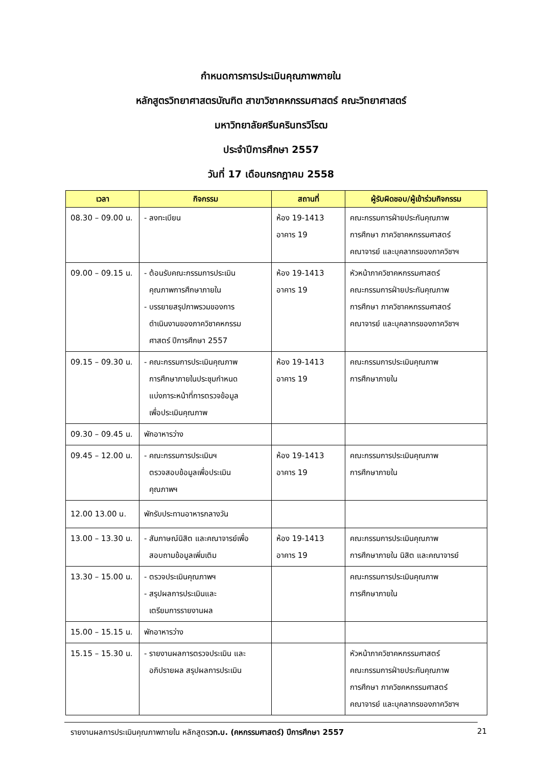กำหนดการการประเมินคุณภาพภายใน
หลักสูตรวิทยาศาสตรบัณฑิต สาขาวิชาคหกรรมศาสตร์ คณะวิทยาศาสตร์
มหาวิทยาลัยศรีนครินทรวิโรฒ
ประจำปีการศึกษา 2557
วันที่ 17 เดือนกรกฎาคม 2558
| เวลา | กิจกรรม | สถานที่ | ผู้รับผิดชอบ/ผู้เข้าร่วมกิจกรรม |
| --- | --- | --- | --- |
| 08.30 – 09.00 น. | - ลงทะเบียน | ห้อง 19-1413 อาคาร 19 | คณะกรรมการฝ่ายประกันคุณภาพ การศึกษา ภาควิชาคหกรรมศาสตร์ คณาจารย์ และบุคลากรของภาควิชาฯ |
| 09.00 – 09.15 น. | - ต้อนรับคณะกรรมการประเมิน คุณภาพการศึกษาภายใน - บรรยายสรุปภาพรวมของการ ดำเนินงานของภาควิชาคหกรรม ศาสตร์ ปีการศึกษา 2557 | ห้อง 19-1413 อาคาร 19 | หัวหน้าภาควิชาคหกรรมศาสตร์ คณะกรรมการฝ่ายประกันคุณภาพ การศึกษา ภาควิชาคหกรรมศาสตร์ คณาจารย์ และบุคลากรของภาควิชาฯ |
| 09.15 – 09.30 น. | - คณะกรรมการประเมินคุณภาพ การศึกษาภายในประชุมกำหนด แบ่งภาระหน้าที่การตรวจข้อมูล เพื่อประเมินคุณภาพ | ห้อง 19-1413 อาคาร 19 | คณะกรรมการประเมินคุณภาพ การศึกษาภายใน |
| 09.30 – 09.45 น. | พักอาหารว่าง | | |
| 09.45 – 12.00 น. | - คณะกรรมการประเมินฯ ตรวจสอบข้อมูลเพื่อประเมิน คุณภาพฯ | ห้อง 19-1413 อาคาร 19 | คณะกรรมการประเมินคุณภาพ การศึกษาภายใน |
| 12.00 13.00 น. | พักรับประทานอาหารกลางวัน | | |
| 13.00 – 13.30 น. | - สัมภาษณ์นิสิต และคณาจารย์เพื่อ สอบถามข้อมูลเพิ่มเติม | ห้อง 19-1413 อาคาร 19 | คณะกรรมการประเมินคุณภาพ การศึกษาภายใน นิสิต และคณาจารย์ |
| 13.30 – 15.00 น. | - ตรวจประเมินคุณภาพฯ - สรุปผลการประเมินและ เตรียมการรายงานผล | | คณะกรรมการประเมินคุณภาพ การศึกษาภายใน |
| 15.00 – 15.15 น. | พักอาหารว่าง | | |
| 15.15 – 15.30 น. | - รายงานผลการตรวจประเมิน และ อภิปรายผล สรุปผลการประเมิน | | หัวหน้าภาควิชาคหกรรมศาสตร์ คณะกรรมการฝ่ายประกันคุณภาพ การศึกษา ภาควิชคหกรรมศาสตร์ คณาจารย์ และบุคลากรของภาควิชาฯ |
รายงานผลการประเมินคุณภาพภายใน หลักสูตรวท.บ. (คหกรรมศาสตร์) ปีการศึกษา 2557 21